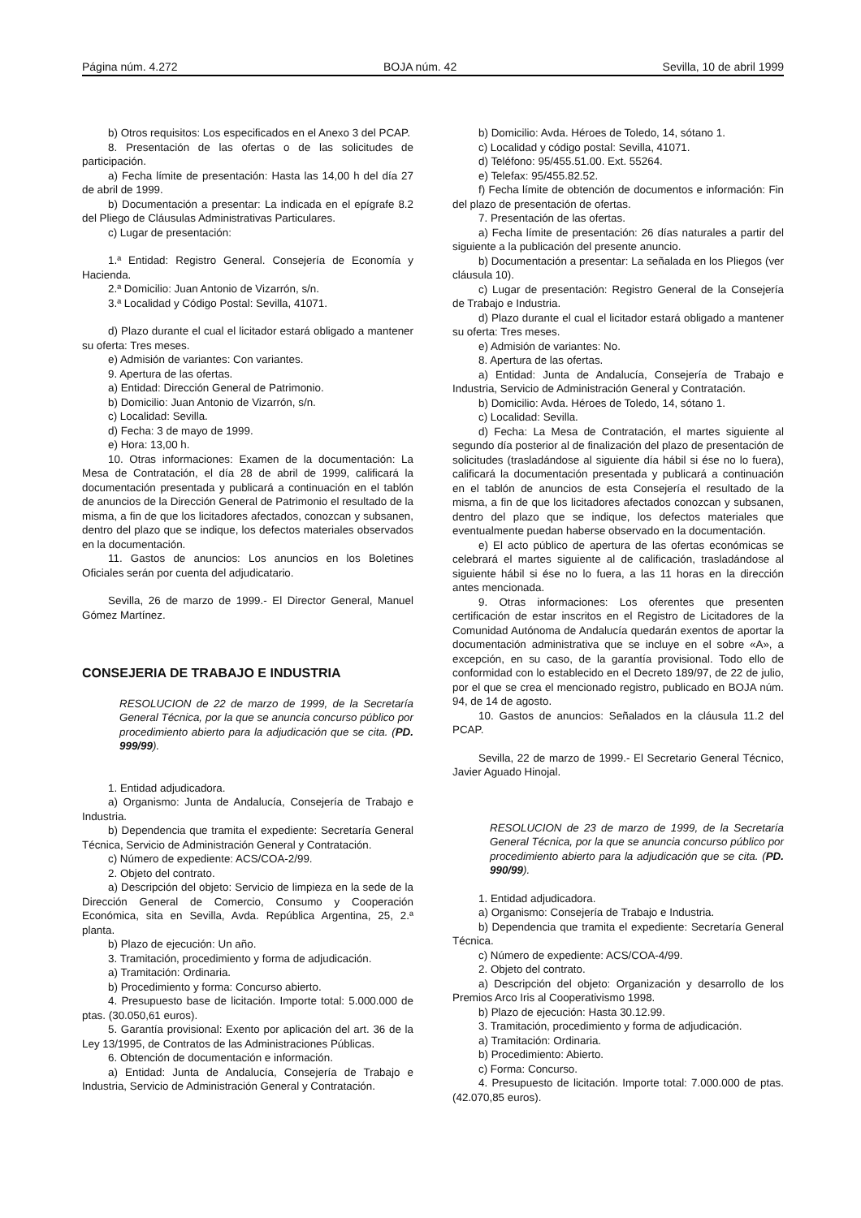Página núm. 4.272 BOJA núm. 42 Sevilla, 10 de abril 1999
b) Otros requisitos: Los especificados en el Anexo 3 del PCAP.
8. Presentación de las ofertas o de las solicitudes de participación.
a) Fecha límite de presentación: Hasta las 14,00 h del día 27 de abril de 1999.
b) Documentación a presentar: La indicada en el epígrafe 8.2 del Pliego de Cláusulas Administrativas Particulares.
c) Lugar de presentación:
1.ª Entidad: Registro General. Consejería de Economía y Hacienda.
2.ª Domicilio: Juan Antonio de Vizarrón, s/n.
3.ª Localidad y Código Postal: Sevilla, 41071.
d) Plazo durante el cual el licitador estará obligado a mantener su oferta: Tres meses.
e) Admisión de variantes: Con variantes.
9. Apertura de las ofertas.
a) Entidad: Dirección General de Patrimonio.
b) Domicilio: Juan Antonio de Vizarrón, s/n.
c) Localidad: Sevilla.
d) Fecha: 3 de mayo de 1999.
e) Hora: 13,00 h.
10. Otras informaciones: Examen de la documentación: La Mesa de Contratación, el día 28 de abril de 1999, calificará la documentación presentada y publicará a continuación en el tablón de anuncios de la Dirección General de Patrimonio el resultado de la misma, a fin de que los licitadores afectados, conozcan y subsanen, dentro del plazo que se indique, los defectos materiales observados en la documentación.
11. Gastos de anuncios: Los anuncios en los Boletines Oficiales serán por cuenta del adjudicatario.
Sevilla, 26 de marzo de 1999.- El Director General, Manuel Gómez Martínez.
CONSEJERIA DE TRABAJO E INDUSTRIA
RESOLUCION de 22 de marzo de 1999, de la Secretaría General Técnica, por la que se anuncia concurso público por procedimiento abierto para la adjudicación que se cita. (PD. 999/99).
1. Entidad adjudicadora.
a) Organismo: Junta de Andalucía, Consejería de Trabajo e Industria.
b) Dependencia que tramita el expediente: Secretaría General Técnica, Servicio de Administración General y Contratación.
c) Número de expediente: ACS/COA-2/99.
2. Objeto del contrato.
a) Descripción del objeto: Servicio de limpieza en la sede de la Dirección General de Comercio, Consumo y Cooperación Económica, sita en Sevilla, Avda. República Argentina, 25, 2.ª planta.
b) Plazo de ejecución: Un año.
3. Tramitación, procedimiento y forma de adjudicación.
a) Tramitación: Ordinaria.
b) Procedimiento y forma: Concurso abierto.
4. Presupuesto base de licitación. Importe total: 5.000.000 de ptas. (30.050,61 euros).
5. Garantía provisional: Exento por aplicación del art. 36 de la Ley 13/1995, de Contratos de las Administraciones Públicas.
6. Obtención de documentación e información.
a) Entidad: Junta de Andalucía, Consejería de Trabajo e Industria, Servicio de Administración General y Contratación.
b) Domicilio: Avda. Héroes de Toledo, 14, sótano 1.
c) Localidad y código postal: Sevilla, 41071.
d) Teléfono: 95/455.51.00. Ext. 55264.
e) Telefax: 95/455.82.52.
f) Fecha límite de obtención de documentos e información: Fin del plazo de presentación de ofertas.
7. Presentación de las ofertas.
a) Fecha límite de presentación: 26 días naturales a partir del siguiente a la publicación del presente anuncio.
b) Documentación a presentar: La señalada en los Pliegos (ver cláusula 10).
c) Lugar de presentación: Registro General de la Consejería de Trabajo e Industria.
d) Plazo durante el cual el licitador estará obligado a mantener su oferta: Tres meses.
e) Admisión de variantes: No.
8. Apertura de las ofertas.
a) Entidad: Junta de Andalucía, Consejería de Trabajo e Industria, Servicio de Administración General y Contratación.
b) Domicilio: Avda. Héroes de Toledo, 14, sótano 1.
c) Localidad: Sevilla.
d) Fecha: La Mesa de Contratación, el martes siguiente al segundo día posterior al de finalización del plazo de presentación de solicitudes (trasladándose al siguiente día hábil si ése no lo fuera), calificará la documentación presentada y publicará a continuación en el tablón de anuncios de esta Consejería el resultado de la misma, a fin de que los licitadores afectados conozcan y subsanen, dentro del plazo que se indique, los defectos materiales que eventualmente puedan haberse observado en la documentación.
e) El acto público de apertura de las ofertas económicas se celebrará el martes siguiente al de calificación, trasladándose al siguiente hábil si ése no lo fuera, a las 11 horas en la dirección antes mencionada.
9. Otras informaciones: Los oferentes que presenten certificación de estar inscritos en el Registro de Licitadores de la Comunidad Autónoma de Andalucía quedarán exentos de aportar la documentación administrativa que se incluye en el sobre «A», a excepción, en su caso, de la garantía provisional. Todo ello de conformidad con lo establecido en el Decreto 189/97, de 22 de julio, por el que se crea el mencionado registro, publicado en BOJA núm. 94, de 14 de agosto.
10. Gastos de anuncios: Señalados en la cláusula 11.2 del PCAP.
Sevilla, 22 de marzo de 1999.- El Secretario General Técnico, Javier Aguado Hinojal.
RESOLUCION de 23 de marzo de 1999, de la Secretaría General Técnica, por la que se anuncia concurso público por procedimiento abierto para la adjudicación que se cita. (PD. 990/99).
1. Entidad adjudicadora.
a) Organismo: Consejería de Trabajo e Industria.
b) Dependencia que tramita el expediente: Secretaría General Técnica.
c) Número de expediente: ACS/COA-4/99.
2. Objeto del contrato.
a) Descripción del objeto: Organización y desarrollo de los Premios Arco Iris al Cooperativismo 1998.
b) Plazo de ejecución: Hasta 30.12.99.
3. Tramitación, procedimiento y forma de adjudicación.
a) Tramitación: Ordinaria.
b) Procedimiento: Abierto.
c) Forma: Concurso.
4. Presupuesto de licitación. Importe total: 7.000.000 de ptas. (42.070,85 euros).